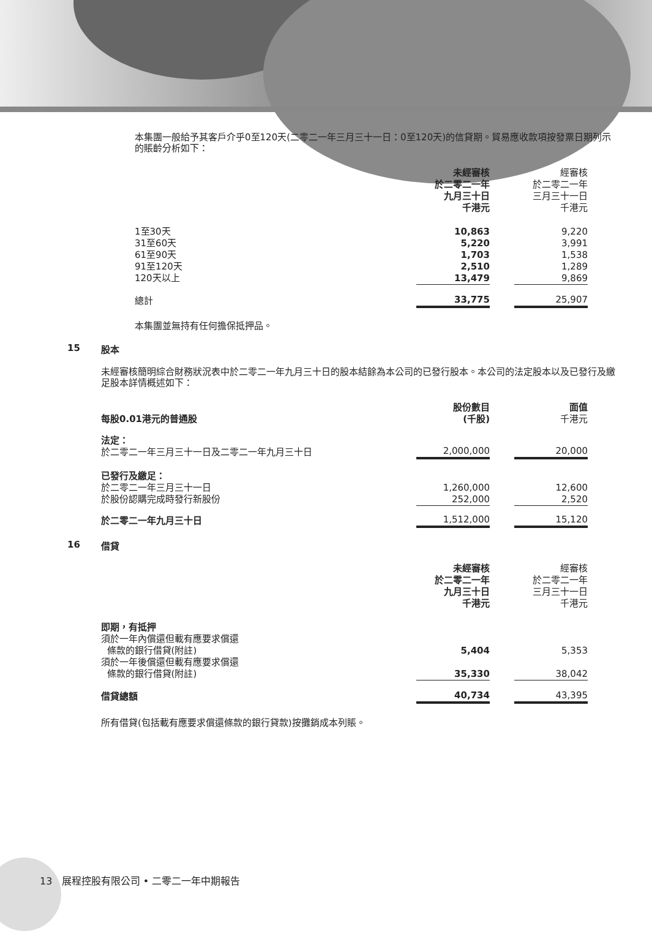本集團一般給予其客戶介乎0至120天(二零二一年三月三十一日：0至120天)的信貸期。貿易應收款項按發票日期列示的賬齡分析如下：
| | 未經審核 於二零二一年 九月三十日 千港元 | | 經審核 於二零二一年 三月三十一日 千港元 |
| 1至30天 31至60天 61至90天 91至120天 120天以上 | 10,863 5,220 1,703 2,510 13,479 | | 9,220 3,991 1,538 1,289 9,869 |
| 總計 | 33,775 | | 25,907 |
本集團並無持有任何擔保抵押品。
15 股本
未經審核簡明綜合財務狀況表中於二零二一年九月三十日的股本結餘為本公司的已發行股本。本公司的法定股本以及已發行及繳足股本詳情概述如下：
| 每股0.01港元的普通股 | 股份數目 (千股) | | 面值 千港元 |
| 法定： 於二零二一年三月三十一日及二零二一年九月三十日 | 2,000,000 | | 20,000 |
| 已發行及繳足： 於二零二一年三月三十一日 於股份認購完成時發行新股份 | 1,260,000 252,000 | | 12,600 2,520 |
| 於二零二一年九月三十日 | 1,512,000 | | 15,120 |
16 借貸
| | 未經審核 於二零二一年 九月三十日 千港元 | | 經審核 於二零二一年 三月三十一日 千港元 |
| 即期，有抵押 須於一年內償還但載有應要求償還 條款的銀行借貸(附註) | 5,404 | | 5,353 |
| 須於一年後償還但載有應要求償還 條款的銀行借貸(附註) | 35,330 | | 38,042 |
| 借貸總額 | 40,734 | | 43,395 |
所有借貸(包括載有應要求償還條款的銀行貸款)按攤銷成本列賬。
13 展程控股有限公司 • 二零二一年中期報告